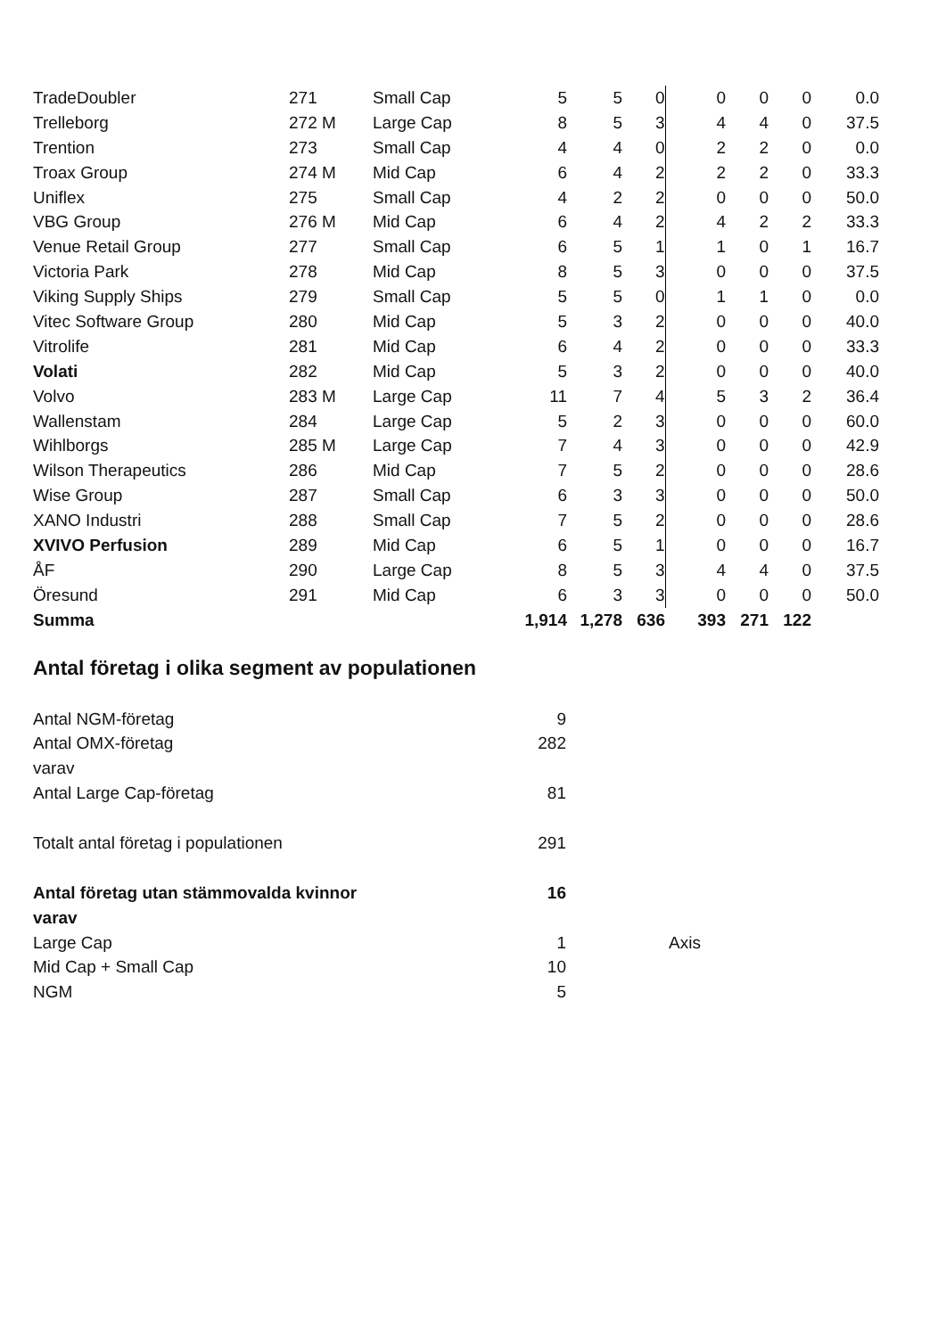| TradeDoubler | 271 | Small Cap | 5 | 5 | 0 | 0 | 0 | 0 | 0.0 |
| Trelleborg | 272 M | Large Cap | 8 | 5 | 3 | 4 | 4 | 0 | 37.5 |
| Trention | 273 | Small Cap | 4 | 4 | 0 | 2 | 2 | 0 | 0.0 |
| Troax Group | 274 M | Mid Cap | 6 | 4 | 2 | 2 | 2 | 0 | 33.3 |
| Uniflex | 275 | Small Cap | 4 | 2 | 2 | 0 | 0 | 0 | 50.0 |
| VBG Group | 276 M | Mid Cap | 6 | 4 | 2 | 4 | 2 | 2 | 33.3 |
| Venue Retail Group | 277 | Small Cap | 6 | 5 | 1 | 1 | 0 | 1 | 16.7 |
| Victoria Park | 278 | Mid Cap | 8 | 5 | 3 | 0 | 0 | 0 | 37.5 |
| Viking Supply Ships | 279 | Small Cap | 5 | 5 | 0 | 1 | 1 | 0 | 0.0 |
| Vitec Software Group | 280 | Mid Cap | 5 | 3 | 2 | 0 | 0 | 0 | 40.0 |
| Vitrolife | 281 | Mid Cap | 6 | 4 | 2 | 0 | 0 | 0 | 33.3 |
| Volati | 282 | Mid Cap | 5 | 3 | 2 | 0 | 0 | 0 | 40.0 |
| Volvo | 283 M | Large Cap | 11 | 7 | 4 | 5 | 3 | 2 | 36.4 |
| Wallenstam | 284 | Large Cap | 5 | 2 | 3 | 0 | 0 | 0 | 60.0 |
| Wihlborgs | 285 M | Large Cap | 7 | 4 | 3 | 0 | 0 | 0 | 42.9 |
| Wilson Therapeutics | 286 | Mid Cap | 7 | 5 | 2 | 0 | 0 | 0 | 28.6 |
| Wise Group | 287 | Small Cap | 6 | 3 | 3 | 0 | 0 | 0 | 50.0 |
| XANO Industri | 288 | Small Cap | 7 | 5 | 2 | 0 | 0 | 0 | 28.6 |
| XVIVO Perfusion | 289 | Mid Cap | 6 | 5 | 1 | 0 | 0 | 0 | 16.7 |
| ÅF | 290 | Large Cap | 8 | 5 | 3 | 4 | 4 | 0 | 37.5 |
| Öresund | 291 | Mid Cap | 6 | 3 | 3 | 0 | 0 | 0 | 50.0 |
| Summa | | | 1,914 | 1,278 | 636 | 393 | 271 | 122 | |
Antal företag i olika segment av populationen
| Antal NGM-företag | 9 | | |
| Antal OMX-företag | 282 | | |
| varav | | | |
| Antal Large Cap-företag | 81 | | |
| Totalt antal företag i populationen | 291 | | |
| Antal företag utan stämmovalda kvinnor | 16 | | |
| varav | | | |
| Large Cap | 1 | | Axis |
| Mid Cap + Small Cap | 10 | | |
| NGM | 5 | | |